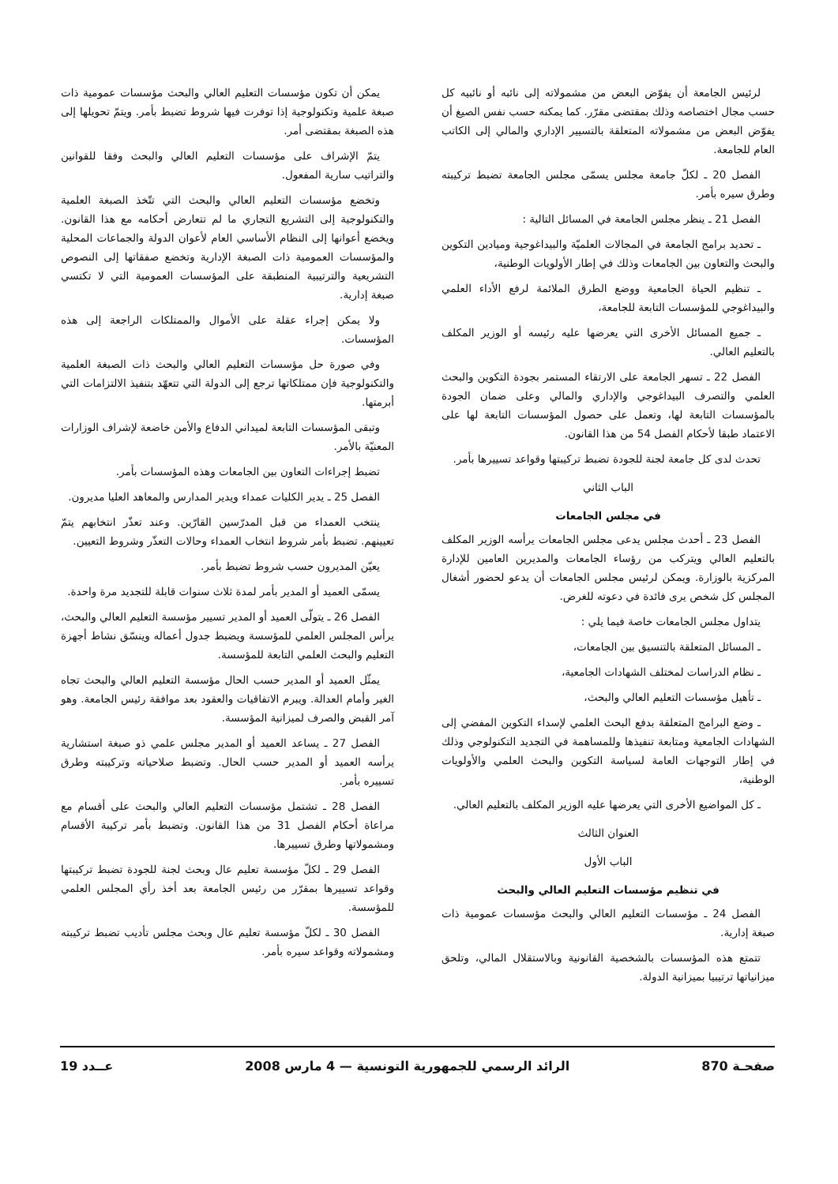لرئيس الجامعة أن يفوّض البعض من مشمولاته إلى نائبه أو نائبيه كل حسب مجال اختصاصه وذلك بمقتضى مقرّر. كما يمكنه حسب نفس الصيغ أن يفوّض البعض من مشمولاته المتعلقة بالتسيير الإداري والمالي إلى الكاتب العام للجامعة.
الفصل 20 ـ لكلّ جامعة مجلس يسمّى مجلس الجامعة تضبط تركيبته وطرق سيره بأمر.
الفصل 21 ـ ينظر مجلس الجامعة في المسائل التالية :
ـ تحديد برامج الجامعة في المجالات العلميّة والبيداغوجية وميادين التكوين والبحث والتعاون بين الجامعات وذلك في إطار الأولويات الوطنية،
ـ تنظيم الحياة الجامعية ووضع الطرق الملائمة لرفع الأداء العلمي والبيداغوجي للمؤسسات التابعة للجامعة،
ـ جميع المسائل الأخرى التي يعرضها عليه رئيسه أو الوزير المكلف بالتعليم العالي.
الفصل 22 ـ تسهر الجامعة على الارتقاء المستمر بجودة التكوين والبحث العلمي والتصرف البيداغوجي والإداري والمالي وعلى ضمان الجودة بالمؤسسات التابعة لها، وتعمل على حصول المؤسسات التابعة لها على الاعتماد طبقا لأحكام الفصل 54 من هذا القانون.
تحدث لدى كل جامعة لجنة للجودة تضبط تركيبتها وقواعد تسييرها بأمر.
الباب الثاني
في مجلس الجامعات
الفصل 23 ـ أحدث مجلس يدعى مجلس الجامعات يرأسه الوزير المكلف بالتعليم العالي ويتركب من رؤساء الجامعات والمديرين العامين للإدارة المركزية بالوزارة. ويمكن لرئيس مجلس الجامعات أن يدعو لحضور أشغال المجلس كل شخص يرى فائدة في دعوته للغرض.
يتداول مجلس الجامعات خاصة فيما يلي :
ـ المسائل المتعلقة بالتنسيق بين الجامعات،
ـ نظام الدراسات لمختلف الشهادات الجامعية،
ـ تأهيل مؤسسات التعليم العالي والبحث،
ـ وضع البرامج المتعلقة بدفع البحث العلمي لإسداء التكوين المفضي إلى الشهادات الجامعية ومتابعة تنفيذها وللمساهمة في التجديد التكنولوجي وذلك في إطار التوجهات العامة لسياسة التكوين والبحث العلمي والأولويات الوطنية،
ـ كل المواضيع الأخرى التي يعرضها عليه الوزير المكلف بالتعليم العالي.
العنوان الثالث
الباب الأول
في تنظيم مؤسسات التعليم العالي والبحث
الفصل 24 ـ مؤسسات التعليم العالي والبحث مؤسسات عمومية ذات صبغة إدارية.
تتمتع هذه المؤسسات بالشخصية القانونية وبالاستقلال المالي، وتلحق ميزانياتها ترتيبيا بميزانية الدولة.
يمكن أن تكون مؤسسات التعليم العالي والبحث مؤسسات عمومية ذات صبغة علمية وتكنولوجية إذا توفرت فيها شروط تضبط بأمر. ويتمّ تحويلها إلى هذه الصبغة بمقتضى أمر.
يتمّ الإشراف على مؤسسات التعليم العالي والبحث وفقا للقوانين والتراتيب سارية المفعول.
وتخضع مؤسسات التعليم العالي والبحث التي تتّخذ الصبغة العلمية والتكنولوجية إلى التشريع التجاري ما لم تتعارض أحكامه مع هذا القانون. ويخضع أعوانها إلى النظام الأساسي العام لأعوان الدولة والجماعات المحلية والمؤسسات العمومية ذات الصبغة الإدارية وتخضع صفقاتها إلى النصوص التشريعية والترتيبية المنطبقة على المؤسسات العمومية التي لا تكتسي صبغة إدارية.
ولا يمكن إجراء عقلة على الأموال والممتلكات الراجعة إلى هذه المؤسسات.
وفي صورة حل مؤسسات التعليم العالي والبحث ذات الصبغة العلمية والتكنولوجية فإن ممتلكاتها ترجع إلى الدولة التي تتعهّد بتنفيذ الالتزامات التي أبرمتها.
وتبقى المؤسسات التابعة لميداني الدفاع والأمن خاضعة لإشراف الوزارات المعنيّة بالأمر.
تضبط إجراءات التعاون بين الجامعات وهذه المؤسسات بأمر.
الفصل 25 ـ يدير الكليات عمداء ويدير المدارس والمعاهد العليا مديرون.
ينتخب العمداء من قبل المدرّسين القارّين. وعند تعذّر انتخابهم يتمّ تعيينهم. تضبط بأمر شروط انتخاب العمداء وحالات التعذّر وشروط التعيين.
يعيّن المديرون حسب شروط تضبط بأمر.
يسمّى العميد أو المدير بأمر لمدة ثلاث سنوات قابلة للتجديد مرة واحدة.
الفصل 26 ـ يتولّى العميد أو المدير تسيير مؤسسة التعليم العالي والبحث، يرأس المجلس العلمي للمؤسسة ويضبط جدول أعماله وينسّق نشاط أجهزة التعليم والبحث العلمي التابعة للمؤسسة.
يمثّل العميد أو المدير حسب الحال مؤسسة التعليم العالي والبحث تجاه الغير وأمام العدالة. ويبرم الاتفاقيات والعقود بعد موافقة رئيس الجامعة. وهو آمر القبض والصرف لميزانية المؤسسة.
الفصل 27 ـ يساعد العميد أو المدير مجلس علمي ذو صبغة استشارية يرأسه العميد أو المدير حسب الحال. وتضبط صلاحياته وتركيبته وطرق تسييره بأمر.
الفصل 28 ـ تشتمل مؤسسات التعليم العالي والبحث على أقسام مع مراعاة أحكام الفصل 31 من هذا القانون. وتضبط بأمر تركيبة الأقسام ومشمولاتها وطرق تسييرها.
الفصل 29 ـ لكلّ مؤسسة تعليم عال وبحث لجنة للجودة تضبط تركيبتها وقواعد تسييرها بمقرّر من رئيس الجامعة بعد أخذ رأي المجلس العلمي للمؤسسة.
الفصل 30 ـ لكلّ مؤسسة تعليم عال وبحث مجلس تأديب تضبط تركيبته ومشمولاته وقواعد سيره بأمر.
صفحـة 870 الرائد الرسمي للجمهورية التونسية — 4 مارس 2008 عــدد 19